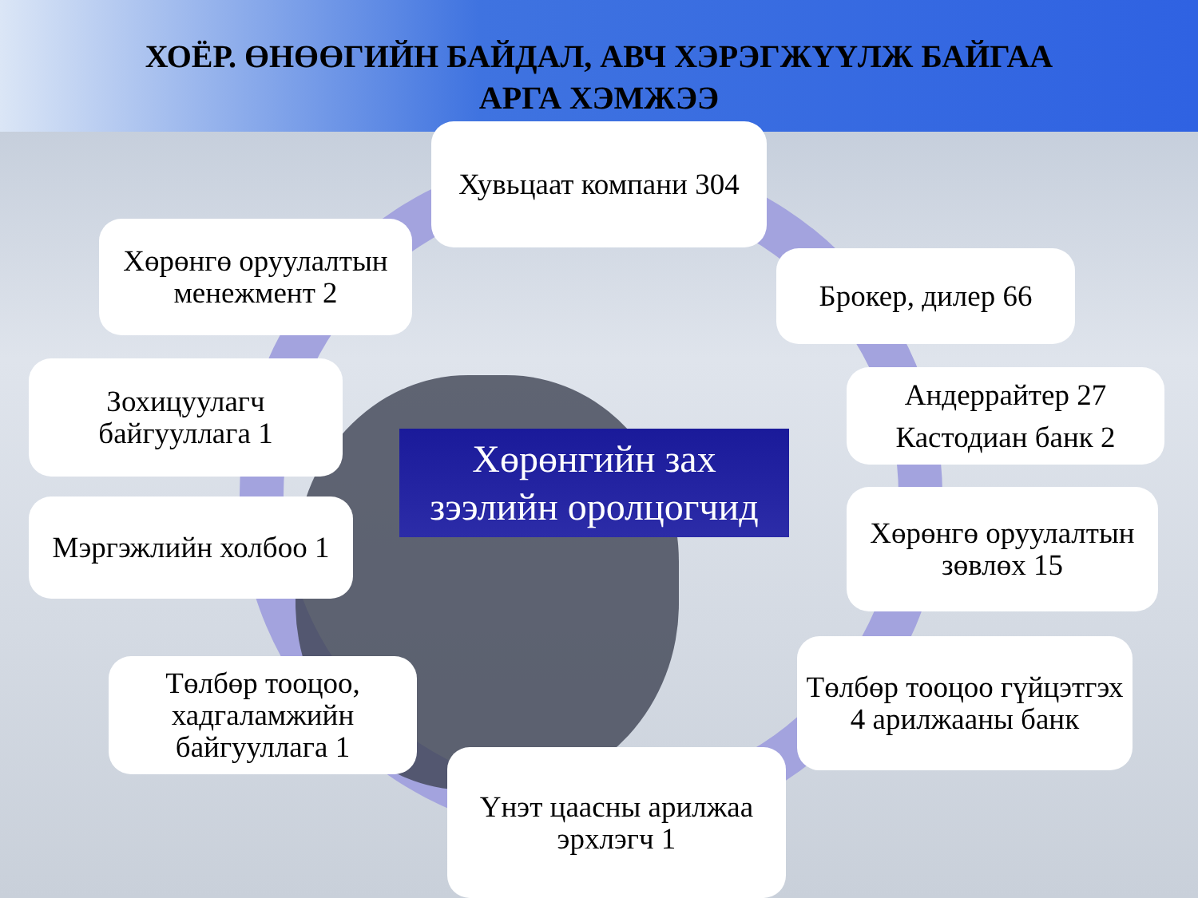ХОЁР. ӨНӨӨГИЙН БАЙДАЛ, АВЧ ХЭРЭГЖҮҮЛЖ БАЙГАА
АРГА ХЭМЖЭЭ
Хувьцаат компани 304
Хөрөнгө оруулалтын менежмент 2
Брокер, дилер 66
Зохицуулагч байгууллага 1
Андеррайтер 27
Кастодиан банк 2
Хөрөнгийн зах
зээлийн оролцогчид
Мэргэжлийн холбоо 1
Хөрөнгө оруулалтын зөвлөх 15
Төлбөр тооцоо, хадгаламжийн байгууллага 1
Төлбөр тооцоо гүйцэтгэх 4 арилжааны банк
Үнэт цаасны арилжаа эрхлэгч 1